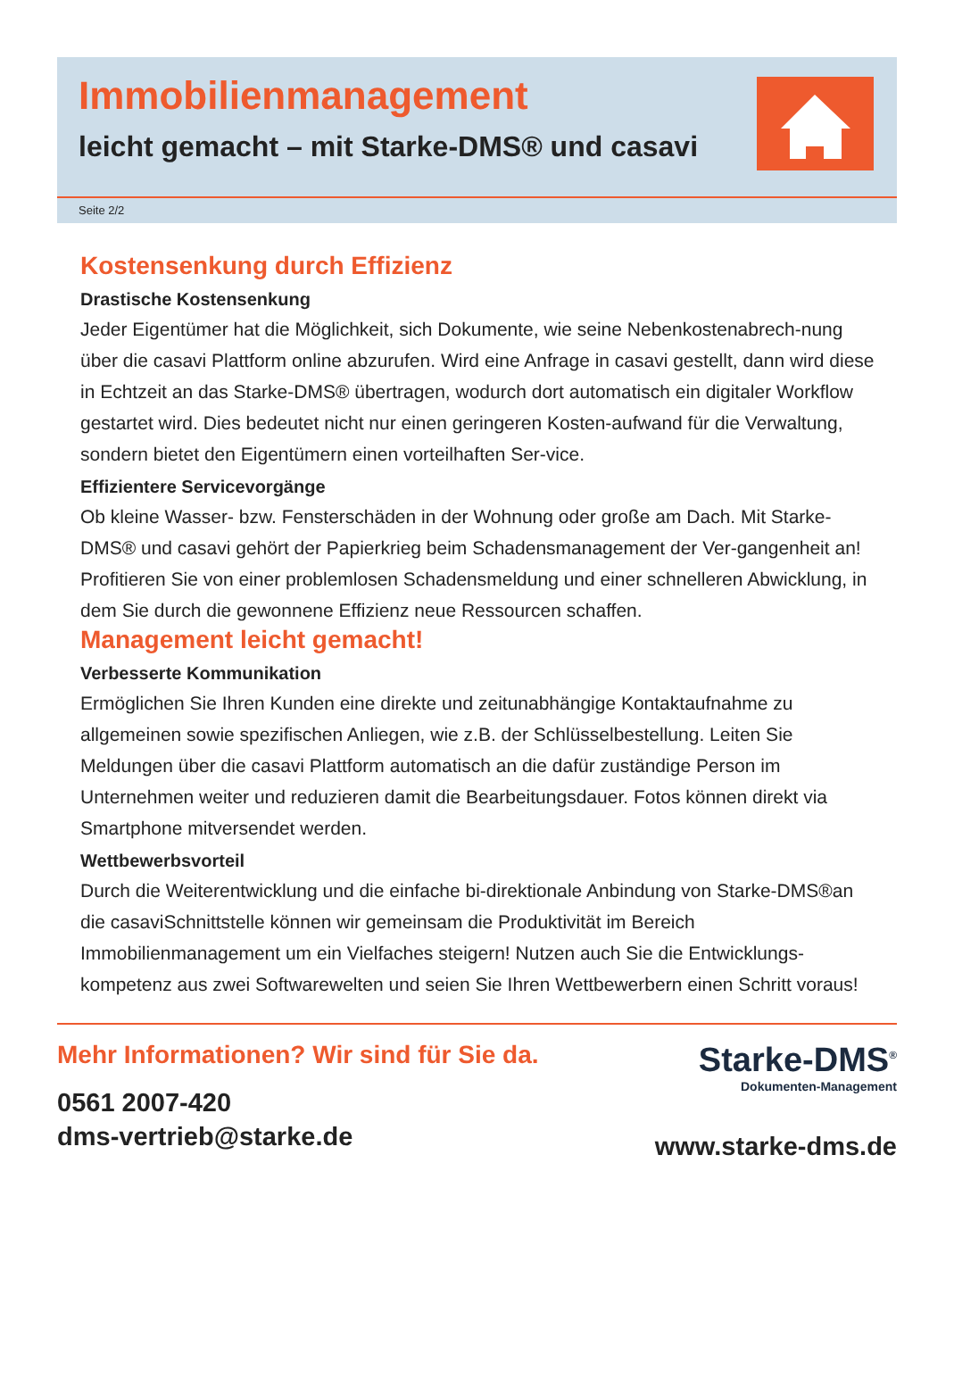Immobilienmanagement
leicht gemacht – mit Starke-DMS® und casavi
Seite 2/2
Kostensenkung durch Effizienz
Drastische Kostensenkung
Jeder Eigentümer hat die Möglichkeit, sich Dokumente, wie seine Nebenkostenabrech-nung über die casavi Plattform online abzurufen. Wird eine Anfrage in casavi gestellt, dann wird diese in Echtzeit an das Starke-DMS® übertragen, wodurch dort automatisch ein digitaler Workflow gestartet wird. Dies bedeutet nicht nur einen geringeren Kosten-aufwand für die Verwaltung, sondern bietet den Eigentümern einen vorteilhaften Ser-vice.
Effizientere Servicevorgänge
Ob kleine Wasser- bzw. Fensterschäden in der Wohnung oder große am Dach. Mit Starke-DMS® und casavi gehört der Papierkrieg beim Schadensmanagement der Ver-gangenheit an! Profitieren Sie von einer problemlosen Schadensmeldung und einer schnelleren Abwicklung, in dem Sie durch die gewonnene Effizienz neue Ressourcen schaffen.
Management leicht gemacht!
Verbesserte Kommunikation
Ermöglichen Sie Ihren Kunden eine direkte und zeitunabhängige Kontaktaufnahme zu allgemeinen sowie spezifischen Anliegen, wie z.B. der Schlüsselbestellung. Leiten Sie Meldungen über die casavi Plattform automatisch an die dafür zuständige Person im Unternehmen weiter und reduzieren damit die Bearbeitungsdauer. Fotos können direkt via Smartphone mitversendet werden.
Wettbewerbsvorteil
Durch die Weiterentwicklung und die einfache bi-direktionale Anbindung von Starke-DMS®an die casaviSchnittstelle können wir gemeinsam die Produktivität im Bereich Immobilienmanagement um ein Vielfaches steigern! Nutzen auch Sie die Entwicklungs-kompetenz aus zwei Softwarewelten und seien Sie Ihren Wettbewerbern einen Schritt voraus!
Mehr Informationen? Wir sind für Sie da.
0561 2007-420
dms-vertrieb@starke.de
Starke-DMS<sup>®</sup>
Dokumenten-Management
www.starke-dms.de